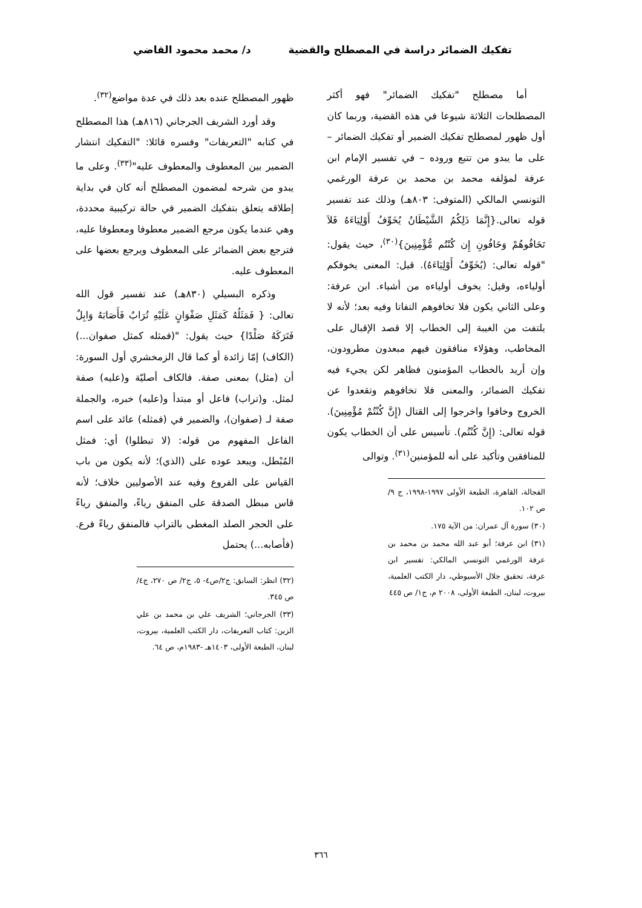تفكيك الضمائر دراسة في المصطلح والقضية
د/ محمد محمود القاضي
أما مصطلح "تفكيك الضمائر" فهو أكثر المصطلحات الثلاثة شيوعا في هذه القضية، وربما كان أول ظهور لمصطلح تفكيك الضمير أو تفكيك الضمائر – على ما يبدو من تتبع وروده – في تفسير الإمام ابن عرفة لمؤلفه محمد بن محمد بن عرفة الورغمي التونسي المالكي (المتوفى: ٨٠٣هـ) وذلك عند تفسير قوله تعالى.{إِنَّمَا ذَلِكُمُ الشَّيْطَانُ يُخَوِّفُ أَوْلِيَاءَهُ فَلاَ تَخَافُوهُمْ وَخَافُونِ إِن كُنْتُم مُّؤْمِنِينَ}<sup>(٣٠)</sup>، حيث يقول: "قوله تعالى: (يُخَوِّفُ أَوْلِيَاءَهُ). قيل: المعنى يخوفكم أولياءه، وقيل: يخوف أولياءه من أشياء. ابن عرفة: وعلى الثاني يكون فلا تخافوهم التفاتا وفيه بعد؛ لأنه لا يلتفت من الغيبة إلى الخطاب إلا قصد الإقبال على المخاطب، وهؤلاء منافقون فيهم مبعدون مطرودون، وإن أريد بالخطاب المؤمنون فظاهر لكن يجيء فيه تفكيك الضمائر، والمعنى فلا تخافوهم وتقعدوا عن الخروج وخافوا واخرجوا إلى القتال (إِنَّ كُنْتُمْ مُؤْمِنِينَ). قوله تعالى: (إِنَّ كُنْتُم). تأسيس على أن الخطاب يكون للمنافقين وتأكيد على أنه للمؤمنين<sup>(٣١)</sup>. وتوالى
الفجالة، القاهرة، الطبعة الأولى ١٩٩٧-١٩٩٨، ج ٩/ ص ١٠٢.
(٣٠) سورة آل عمران: من الآية ١٧٥.
(٣١) ابن عرفة؛ أبو عبد الله محمد بن محمد بن عرفة الورغمي التونسي المالكي: تفسير ابن عرفة، تحقيق جلال الأسيوطي، دار الكتب العلمية، بيروت، لبنان، الطبعة الأولى، ٢٠٠٨ م، ج١/ ص ٤٤٥
ظهور المصطلح عنده بعد ذلك في عدة مواضع<sup>(٣٢)</sup>.
وقد أورد الشريف الجرجاني (٨١٦هـ) هذا المصطلح في كتابه "التعريفات" وفسره قائلا: "التفكيك انتشار الضمير بين المعطوف والمعطوف عليه"<sup>(٣٣)</sup>. وعلى ما يبدو من شرحه لمضمون المصطلح أنه كان في بداية إطلاقه يتعلق بتفكيك الضمير في حالة تركيبية محددة، وهي عندما يكون مرجع الضمير معطوفا ومعطوفا عليه، فترجع بعض الضمائر على المعطوف ويرجع بعضها على المعطوف عليه.
وذكره البسيلي (٨٣٠هـ) عند تفسير قول الله تعالى: { فَمَثَلُهُ كَمَثَلِ صَفْوَانٍ عَلَيْهِ تُرَابٌ فَأَصَابَهُ وَابِلٌ فَتَرَكَهُ صَلْدًا} حيث يقول: "(فمثله كمثل صفوان...) (الكاف) إمّا زائدة أو كما قال الزمخشري أول السورة: أن (مثل) بمعنى صفة. فالكاف أصليّة و(عليه) صفة لمثل. و(تراب) فاعل أو مبتدأ و(عليه) خبره، والجملة صفة لـ (صفوان)، والضمير في (فمثله) عائد على اسم الفاعل المفهوم من قوله: (لا تبطلوا) أي: فمثل المُبْطل، ويبعد عوده على (الذي)؛ لأنه يكون من باب القياس على الفروع وفيه عند الأصوليين خلاف؛ لأنه قاس مبطل الصدقة على المنفق رياءً، والمنفق رياءً على الحجر الصلد المغطى بالتراب فالمنفق رياءً فرع. (فأصابه...) يحتمل
(٣٢) انظر: السابق: ج٢/ص٤- ٥، ج٢/ ص ٢٧٠، ج٤/ ص ٣٤٥.
(٣٣) الجرجاني؛ الشريف علي بن محمد بن علي الزين: كتاب التعريفات، دار الكتب العلمية، بيروت، لبنان، الطبعة الأولى، ١٤٠٣هـ -١٩٨٣م، ص ٦٤.
٣٦٦